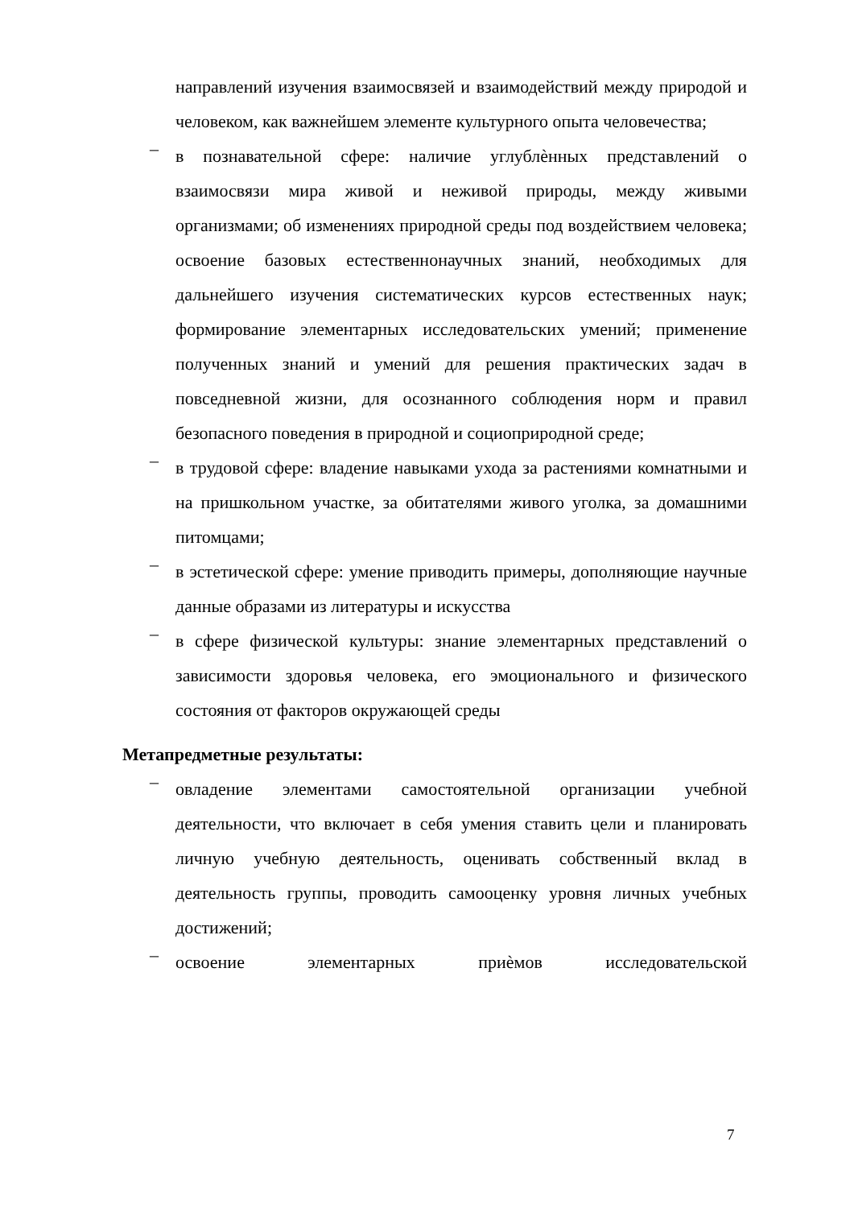направлений изучения взаимосвязей и взаимодействий между природой и человеком, как важнейшем элементе культурного опыта человечества;
–
в познавательной сфере: наличие углублѐнных представлений о взаимосвязи мира живой и неживой природы, между живыми организмами; об изменениях природной среды под воздействием человека; освоение базовых естественнонаучных знаний, необходимых для дальнейшего изучения систематических курсов естественных наук; формирование элементарных исследовательских умений; применение полученных знаний и умений для решения практических задач в повседневной жизни, для осознанного соблюдения норм и правил безопасного поведения в природной и социоприродной среде;
–
в трудовой сфере: владение навыками ухода за растениями комнатными и на пришкольном участке, за обитателями живого уголка, за домашними питомцами;
–
в эстетической сфере: умение приводить примеры, дополняющие научные данные образами из литературы и искусства
–
в сфере физической культуры: знание элементарных представлений о зависимости здоровья человека, его эмоционального и физического состояния от факторов окружающей среды
Метапредметные результаты:
–
овладение элементами самостоятельной организации учебной деятельности, что включает в себя умения ставить цели и планировать личную учебную деятельность, оценивать собственный вклад в деятельность группы, проводить самооценку уровня личных учебных достижений;
–
освоение элементарных приѐмов исследовательской
7